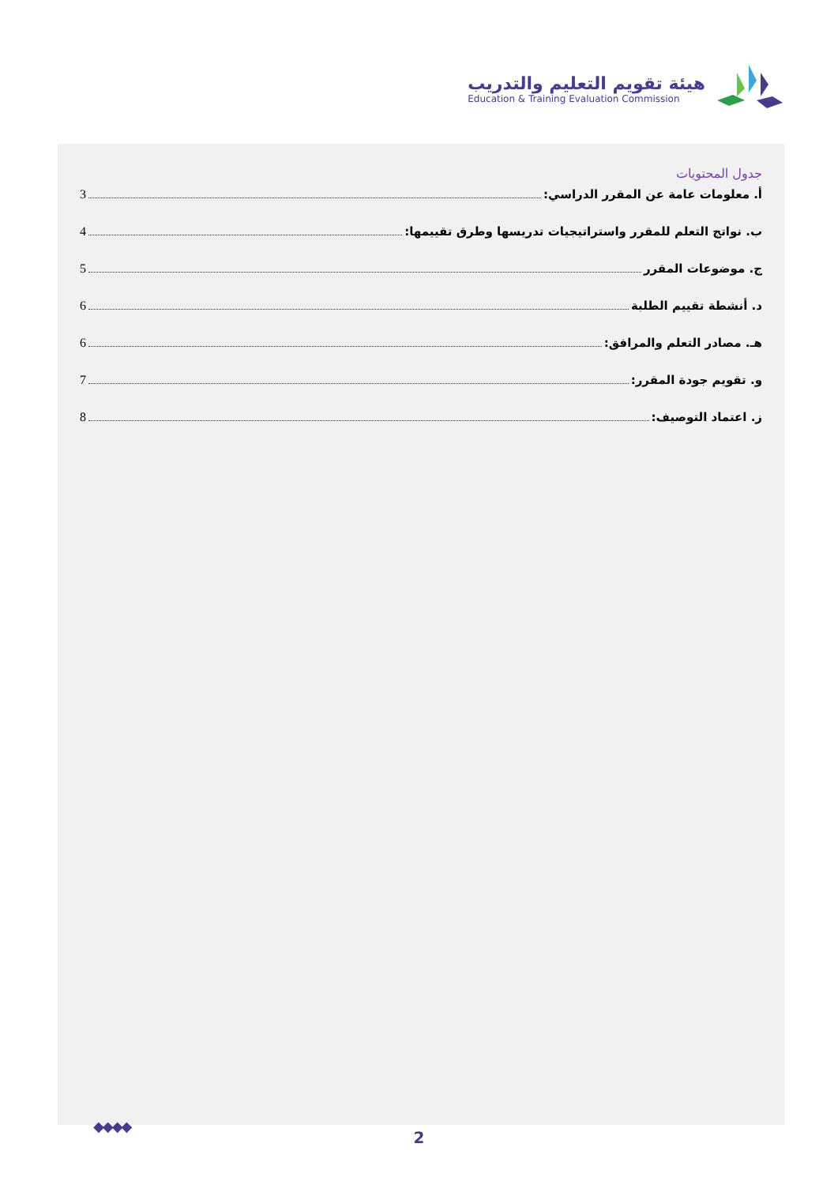هيئة تقويم التعليم والتدريب
Education & Training Evaluation Commission
جدول المحتويات
أ. معلومات عامة عن المقرر الدراسي: 3
ب. نواتج التعلم للمقرر واستراتيجيات تدريسها وطرق تقييمها: 4
ج. موضوعات المقرر 5
د. أنشطة تقييم الطلبة 6
هـ. مصادر التعلم والمرافق: 6
و. تقويم جودة المقرر: 7
ز. اعتماد التوصيف: 8
◆◆◆◆
2